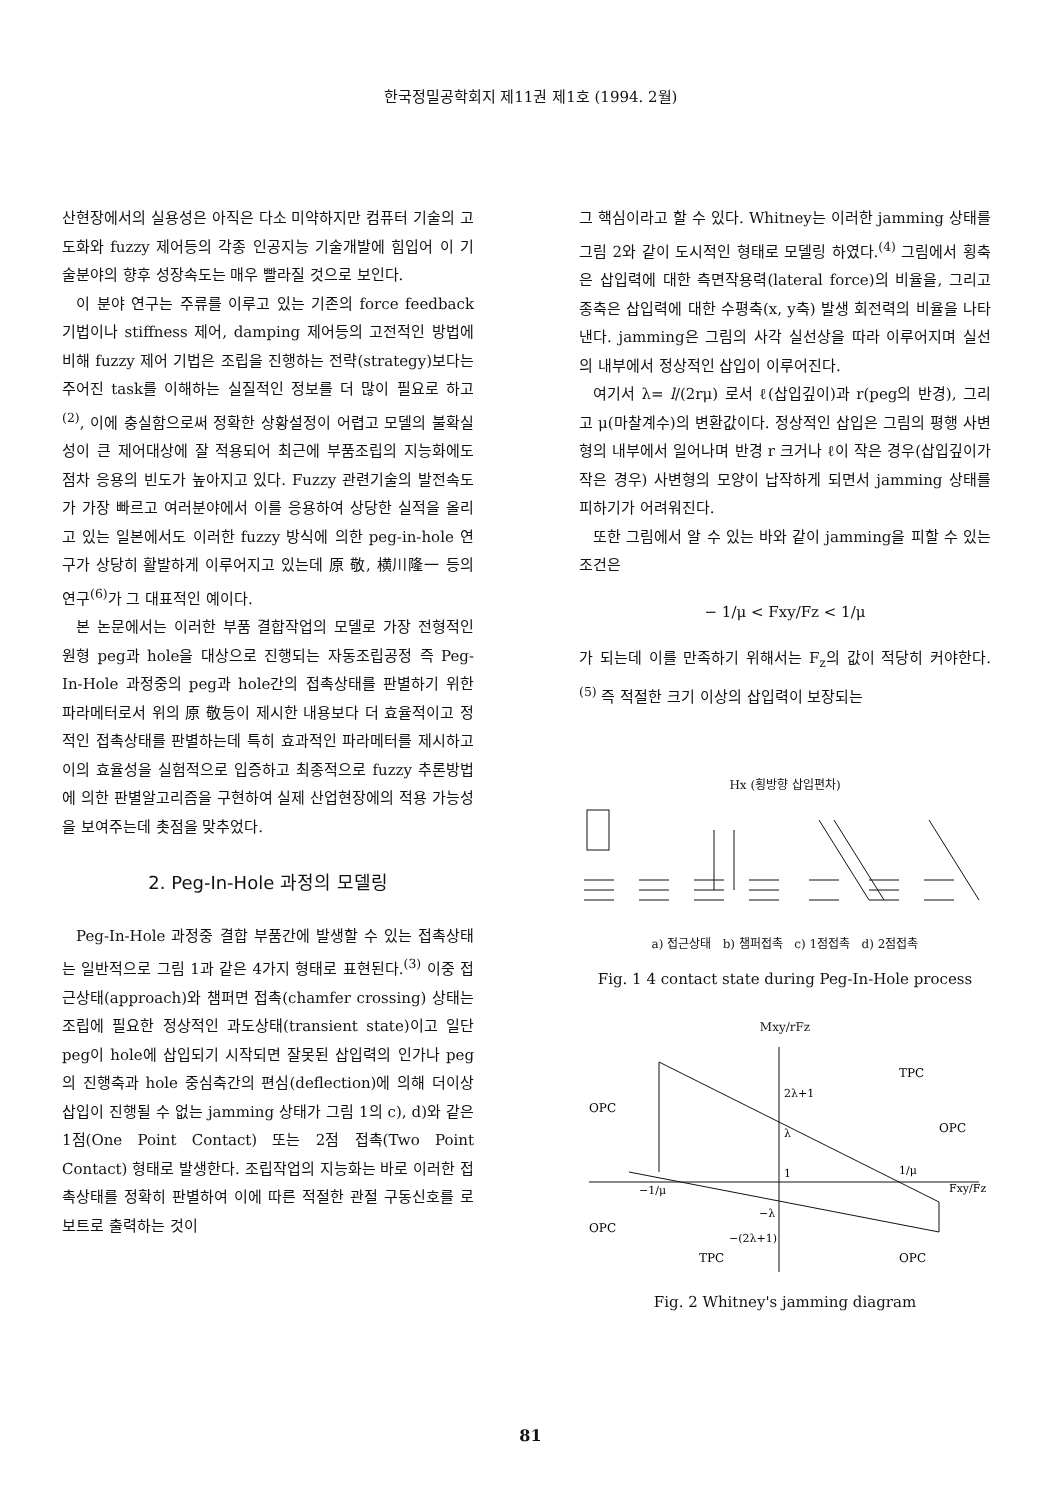한국정밀공학회지 제11권 제1호 (1994. 2월)
산현장에서의 실용성은 아직은 다소 미약하지만 컴퓨터 기술의 고도화와 fuzzy 제어등의 각종 인공지능 기술개발에 힘입어 이 기술분야의 향후 성장속도는 매우 빨라질 것으로 보인다.
이 분야 연구는 주류를 이루고 있는 기존의 force feedback 기법이나 stiffness 제어, damping 제어등의 고전적인 방법에 비해 fuzzy 제어 기법은 조립을 진행하는 전략(strategy)보다는 주어진 task를 이해하는 실질적인 정보를 더 많이 필요로 하고<sup>(2)</sup>, 이에 충실함으로써 정확한 상황설정이 어렵고 모델의 불확실성이 큰 제어대상에 잘 적용되어 최근에 부품조립의 지능화에도 점차 응용의 빈도가 높아지고 있다. Fuzzy 관련기술의 발전속도가 가장 빠르고 여러분야에서 이를 응용하여 상당한 실적을 올리고 있는 일본에서도 이러한 fuzzy 방식에 의한 peg-in-hole 연구가 상당히 활발하게 이루어지고 있는데 原 敬, 横川隆一 등의 연구<sup>(6)</sup>가 그 대표적인 예이다.
본 논문에서는 이러한 부품 결합작업의 모델로 가장 전형적인 원형 peg과 hole을 대상으로 진행되는 자동조립공정 즉 Peg-In-Hole 과정중의 peg과 hole간의 접촉상태를 판별하기 위한 파라메터로서 위의 原 敬등이 제시한 내용보다 더 효율적이고 정적인 접촉상태를 판별하는데 특히 효과적인 파라메터를 제시하고 이의 효율성을 실험적으로 입증하고 최종적으로 fuzzy 추론방법에 의한 판별알고리즘을 구현하여 실제 산업현장에의 적용 가능성을 보여주는데 촛점을 맞추었다.
2. Peg-In-Hole 과정의 모델링
Peg-In-Hole 과정중 결합 부품간에 발생할 수 있는 접촉상태는 일반적으로 그림 1과 같은 4가지 형태로 표현된다.<sup>(3)</sup> 이중 접근상태(approach)와 챔퍼면 접촉(chamfer crossing) 상태는 조립에 필요한 정상적인 과도상태(transient state)이고 일단 peg이 hole에 삽입되기 시작되면 잘못된 삽입력의 인가나 peg의 진행축과 hole 중심축간의 편심(deflection)에 의해 더이상 삽입이 진행될 수 없는 jamming 상태가 그림 1의 c), d)와 같은 1점(One Point Contact) 또는 2점 접촉(Two Point Contact) 형태로 발생한다. 조립작업의 지능화는 바로 이러한 접촉상태를 정확히 판별하여 이에 따른 적절한 관절 구동신호를 로보트로 출력하는 것이
그 핵심이라고 할 수 있다. Whitney는 이러한 jamming 상태를 그림 2와 같이 도시적인 형태로 모델링 하였다.<sup>(4)</sup> 그림에서 횡축은 삽입력에 대한 측면작용력(lateral force)의 비율을, 그리고 종축은 삽입력에 대한 수평축(x, y축) 발생 회전력의 비율을 나타낸다. jamming은 그림의 사각 실선상을 따라 이루어지며 실선의 내부에서 정상적인 삽입이 이루어진다.
여기서 λ= l/(2rμ) 로서 ℓ(삽입깊이)과 r(peg의 반경), 그리고 μ(마찰계수)의 변환값이다. 정상적인 삽입은 그림의 평행 사변형의 내부에서 일어나며 반경 r 크거나 ℓ이 작은 경우(삽입깊이가 작은 경우) 사변형의 모양이 납작하게 되면서 jamming 상태를 피하기가 어려워진다.
또한 그림에서 알 수 있는 바와 같이 jamming을 피할 수 있는 조건은
− 1/μ < Fxy/Fz < 1/μ
가 되는데 이를 만족하기 위해서는 F<sub>z</sub>의 값이 적당히 커야한다.<sup>(5)</sup> 즉 적절한 크기 이상의 삽입력이 보장되는
Hx (횡방향 삽입편차)
a) 접근상태 b) 챔퍼접촉 c) 1점접촉 d) 2점접촉
Fig. 1 4 contact state during Peg-In-Hole process
Mxy/rFz
OPC
TPC
OPC
OPC
TPC
OPC
2λ+1
λ
1
−1/μ
1/μ
Fxy/Fz
−λ
−(2λ+1)
Fig. 2 Whitney's jamming diagram
81